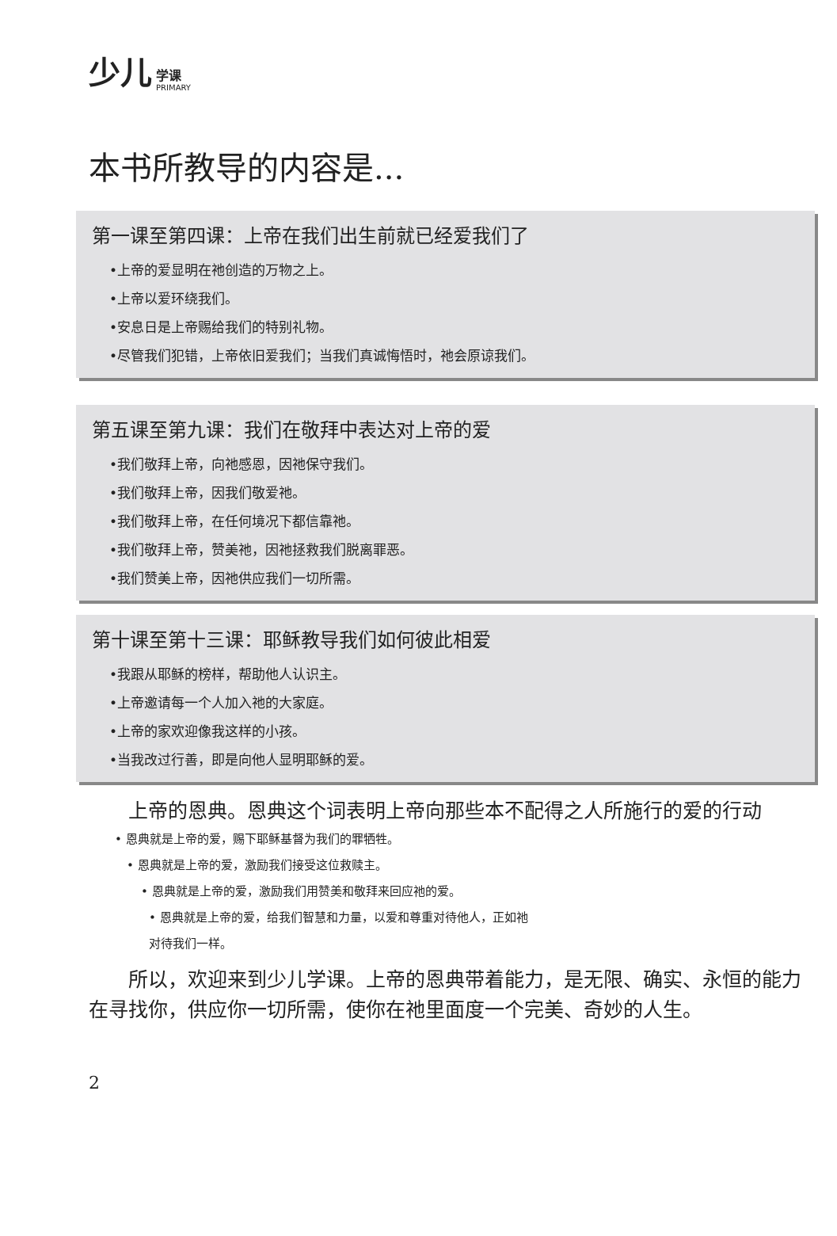少儿 学课 PRIMARY
本书所教导的内容是...
第一课至第四课：上帝在我们出生前就已经爱我们了
•上帝的爱显明在祂创造的万物之上。
•上帝以爱环绕我们。
•安息日是上帝赐给我们的特别礼物。
•尽管我们犯错，上帝依旧爱我们；当我们真诚悔悟时，祂会原谅我们。
第五课至第九课：我们在敬拜中表达对上帝的爱
•我们敬拜上帝，向祂感恩，因祂保守我们。
•我们敬拜上帝，因我们敬爱祂。
•我们敬拜上帝，在任何境况下都信靠祂。
•我们敬拜上帝，赞美祂，因祂拯救我们脱离罪恶。
•我们赞美上帝，因祂供应我们一切所需。
第十课至第十三课：耶稣教导我们如何彼此相爱
•我跟从耶稣的榜样，帮助他人认识主。
•上帝邀请每一个人加入祂的大家庭。
•上帝的家欢迎像我这样的小孩。
•当我改过行善，即是向他人显明耶稣的爱。
上帝的恩典。恩典这个词表明上帝向那些本不配得之人所施行的爱的行动
• 恩典就是上帝的爱，赐下耶稣基督为我们的罪牺牲。
• 恩典就是上帝的爱，激励我们接受这位救赎主。
• 恩典就是上帝的爱，激励我们用赞美和敬拜来回应祂的爱。
• 恩典就是上帝的爱，给我们智慧和力量，以爱和尊重对待他人，正如祂
对待我们一样。
所以，欢迎来到少儿学课。上帝的恩典带着能力，是无限、确实、永恒的能力在寻找你，供应你一切所需，使你在祂里面度一个完美、奇妙的人生。
2